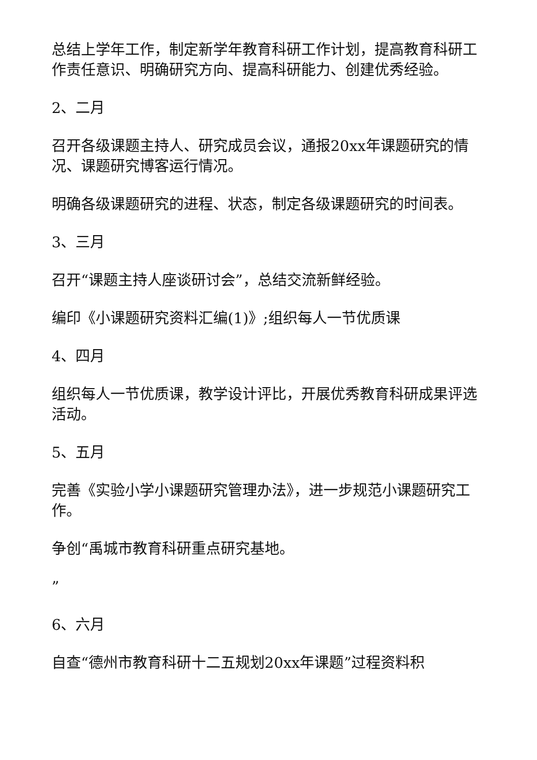总结上学年工作，制定新学年教育科研工作计划，提高教育科研工作责任意识、明确研究方向、提高科研能力、创建优秀经验。
2、二月
召开各级课题主持人、研究成员会议，通报20xx年课题研究的情况、课题研究博客运行情况。
明确各级课题研究的进程、状态，制定各级课题研究的时间表。
3、三月
召开“课题主持人座谈研讨会”，总结交流新鲜经验。
编印《小课题研究资料汇编(1)》;组织每人一节优质课
4、四月
组织每人一节优质课，教学设计评比，开展优秀教育科研成果评选活动。
5、五月
完善《实验小学小课题研究管理办法》，进一步规范小课题研究工作。
争创“禹城市教育科研重点研究基地。
”
6、六月
自查“德州市教育科研十二五规划20xx年课题”过程资料积